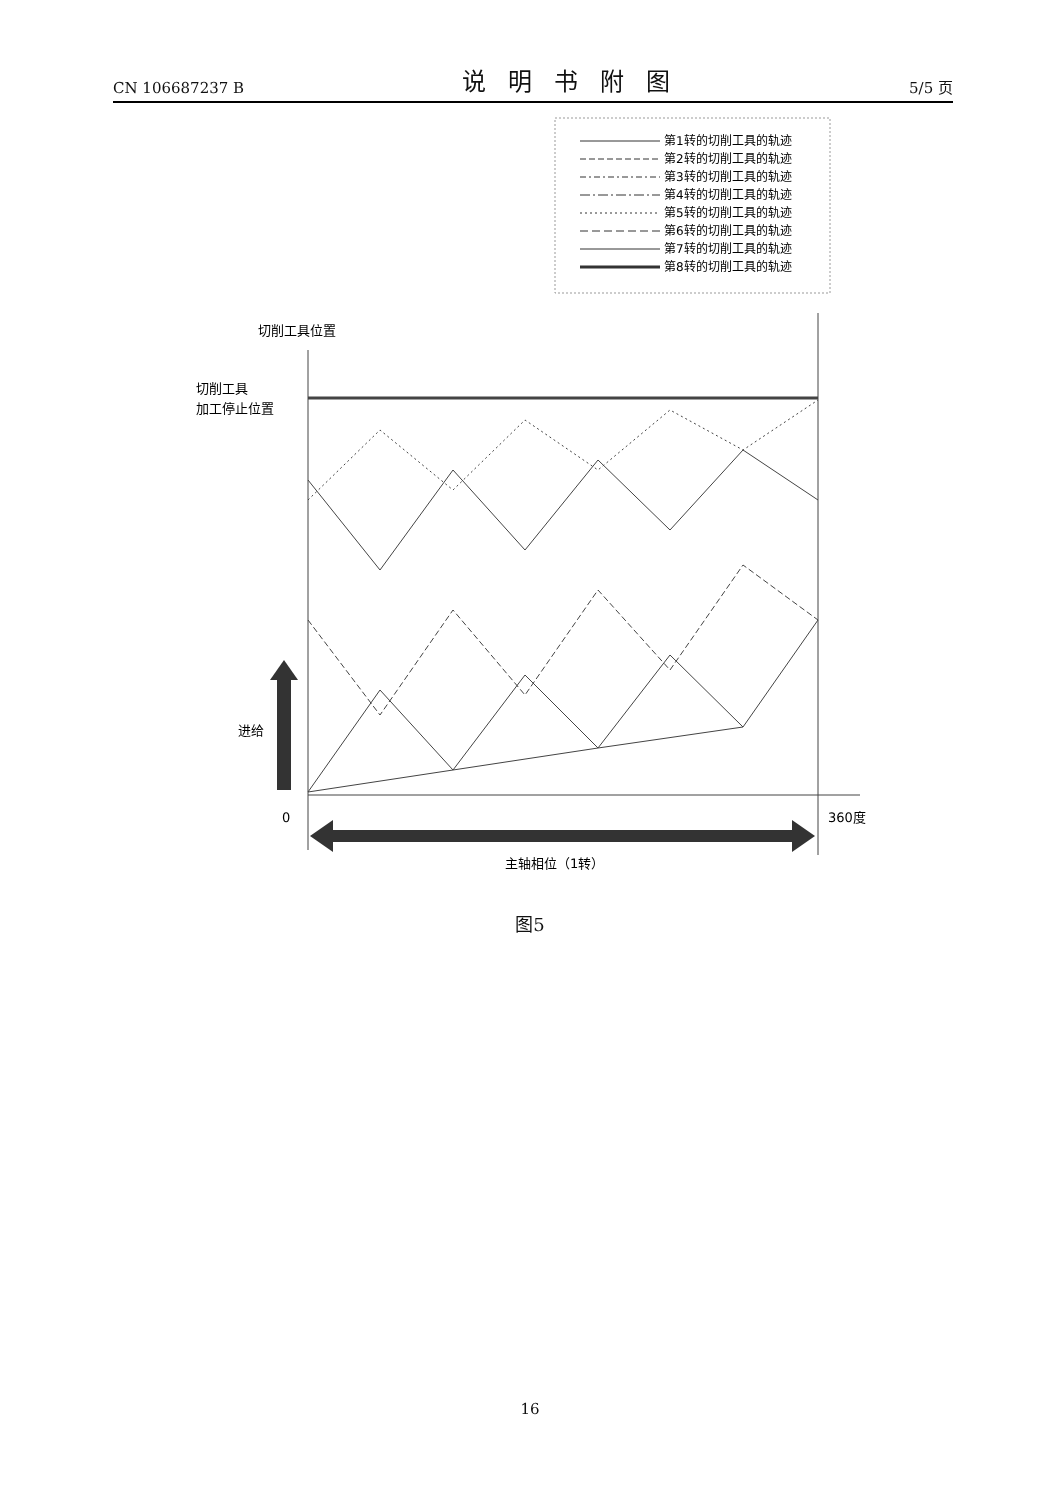CN 106687237 B
说明书附图
5/5 页
第1转的切削工具的轨迹
第2转的切削工具的轨迹
第3转的切削工具的轨迹
第4转的切削工具的轨迹
第5转的切削工具的轨迹
第6转的切削工具的轨迹
第7转的切削工具的轨迹
第8转的切削工具的轨迹
切削工具位置
切削工具
加工停止位置
进给
0
360度
主轴相位（1转）
图5
16